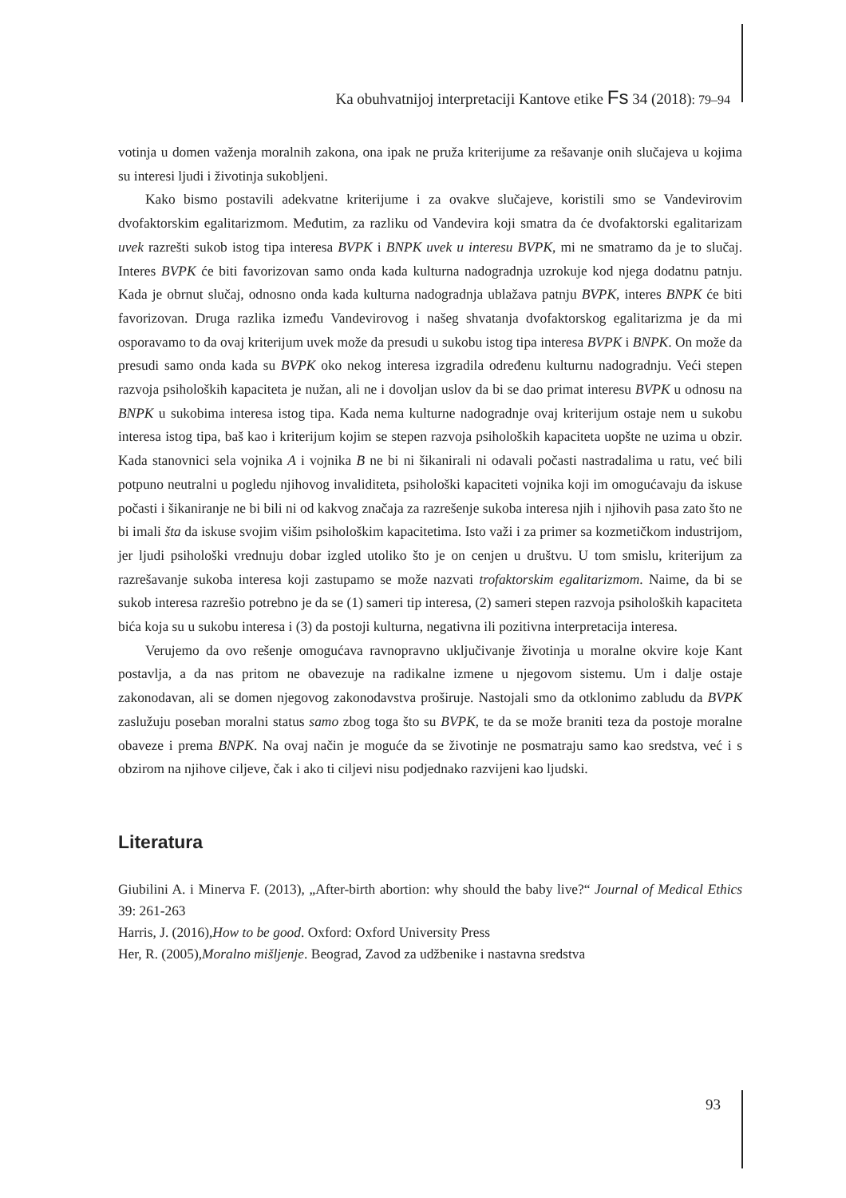Ka obuhvatnijoj interpretaciji Kantove etike Fs 34 (2018): 79–94
votinja u domen važenja moralnih zakona, ona ipak ne pruža kriterijume za rešavanje onih slučajeva u kojima su interesi ljudi i životinja sukobljeni.
Kako bismo postavili adekvatne kriterijume i za ovakve slučajeve, koristili smo se Vandevirovim dvofaktorskim egalitarizmom. Međutim, za razliku od Vandevira koji smatra da će dvofaktorski egalitarizam uvek razrešti sukob istog tipa interesa BVPK i BNPK uvek u interesu BVPK, mi ne smatramo da je to slučaj. Interes BVPK će biti favorizovan samo onda kada kulturna nadogradnja uzrokuje kod njega dodatnu patnju. Kada je obrnut slučaj, odnosno onda kada kulturna nadogradnja ublažava patnju BVPK, interes BNPK će biti favorizovan. Druga razlika između Vandevirovog i našeg shvatanja dvofaktorskog egalitarizma je da mi osporavamo to da ovaj kriterijum uvek može da presudi u sukobu istog tipa interesa BVPK i BNPK. On može da presudi samo onda kada su BVPK oko nekog interesa izgradila određenu kulturnu nadogradnju. Veći stepen razvoja psiholoških kapaciteta je nužan, ali ne i dovoljan uslov da bi se dao primat interesu BVPK u odnosu na BNPK u sukobima interesa istog tipa. Kada nema kulturne nadogradnje ovaj kriterijum ostaje nem u sukobu interesa istog tipa, baš kao i kriterijum kojim se stepen razvoja psiholoških kapaciteta uopšte ne uzima u obzir. Kada stanovnici sela vojnika A i vojnika B ne bi ni šikanirali ni odavali počasti nastradalima u ratu, već bili potpuno neutralni u pogledu njihovog invaliditeta, psihološki kapaciteti vojnika koji im omogućavaju da iskuse počasti i šikaniranje ne bi bili ni od kakvog značaja za razrešenje sukoba interesa njih i njihovih pasa zato što ne bi imali šta da iskuse svojim višim psihološkim kapacitetima. Isto važi i za primer sa kozmetičkom industrijom, jer ljudi psihološki vrednuju dobar izgled utoliko što je on cenjen u društvu. U tom smislu, kriterijum za razrešavanje sukoba interesa koji zastupamo se može nazvati trofaktorskim egalitarizmom. Naime, da bi se sukob interesa razrešio potrebno je da se (1) sameri tip interesa, (2) sameri stepen razvoja psiholoških kapaciteta bića koja su u sukobu interesa i (3) da postoji kulturna, negativna ili pozitivna interpretacija interesa.
Verujemo da ovo rešenje omogućava ravnopravno uključivanje životinja u moralne okvire koje Kant postavlja, a da nas pritom ne obavezuje na radikalne izmene u njegovom sistemu. Um i dalje ostaje zakonodavan, ali se domen njegovog zakonodavstva proširuje. Nastojali smo da otklonimo zabludu da BVPK zaslužuju poseban moralni status samo zbog toga što su BVPK, te da se može braniti teza da postoje moralne obaveze i prema BNPK. Na ovaj način je moguće da se životinje ne posmatraju samo kao sredstva, već i s obzirom na njihove ciljeve, čak i ako ti ciljevi nisu podjednako razvijeni kao ljudski.
Literatura
Giubilini A. i Minerva F. (2013), „After-birth abortion: why should the baby live?“ Journal of Medical Ethics 39: 261-263
Harris, J. (2016),How to be good. Oxford: Oxford University Press
Her, R. (2005),Moralno mišljenje. Beograd, Zavod za udžbenike i nastavna sredstva
93